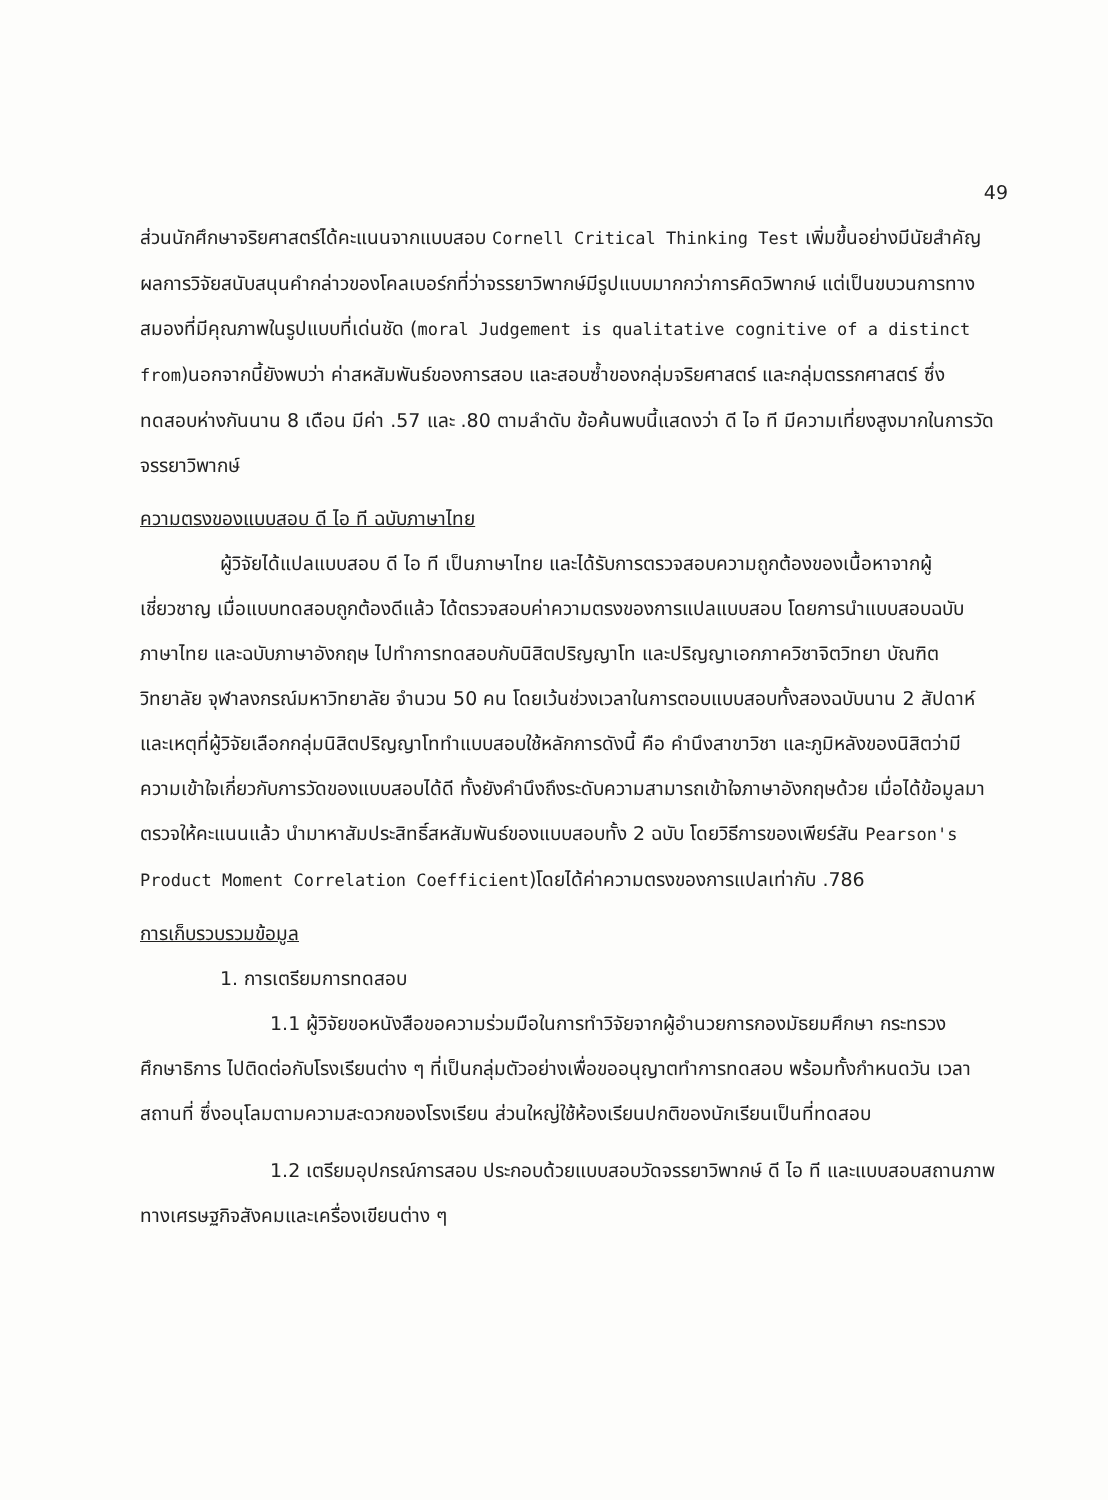49
ส่วนนักศึกษาจริยศาสตร์ได้คะแนนจากแบบสอบ Cornell Critical Thinking Test เพิ่มขึ้นอย่างมีนัยสำคัญ ผลการวิจัยสนับสนุนคำกล่าวของโคลเบอร์กที่ว่าจรรยาวิพากษ์มีรูปแบบมากกว่าการคิดวิพากษ์ แต่เป็นขบวนการทางสมองที่มีคุณภาพในรูปแบบที่เด่นชัด (moral Judgement is qualitative cognitive of a distinct from)นอกจากนี้ยังพบว่า ค่าสหสัมพันธ์ของการสอบ และสอบซ้ำของกลุ่มจริยศาสตร์ และกลุ่มตรรกศาสตร์ ซึ่งทดสอบห่างกันนาน 8 เดือน มีค่า .57 และ .80 ตามลำดับ ข้อค้นพบนี้แสดงว่า ดี ไอ ที มีความเที่ยงสูงมากในการวัดจรรยาวิพากษ์
ความตรงของแบบสอบ ดี ไอ ที ฉบับภาษาไทย
ผู้วิจัยได้แปลแบบสอบ ดี ไอ ที เป็นภาษาไทย และได้รับการตรวจสอบความถูกต้องของเนื้อหาจากผู้เชี่ยวชาญ เมื่อแบบทดสอบถูกต้องดีแล้ว ได้ตรวจสอบค่าความตรงของการแปลแบบสอบ โดยการนำแบบสอบฉบับภาษาไทย และฉบับภาษาอังกฤษ ไปทำการทดสอบกับนิสิตปริญญาโท และปริญญาเอกภาควิชาจิตวิทยา บัณฑิตวิทยาลัย จุฬาลงกรณ์มหาวิทยาลัย จำนวน 50 คน โดยเว้นช่วงเวลาในการตอบแบบสอบทั้งสองฉบับนาน 2 สัปดาห์ และเหตุที่ผู้วิจัยเลือกกลุ่มนิสิตปริญญาโททำแบบสอบใช้หลักการดังนี้ คือ คำนึงสาขาวิชา และภูมิหลังของนิสิตว่ามีความเข้าใจเกี่ยวกับการวัดของแบบสอบได้ดี ทั้งยังคำนึงถึงระดับความสามารถเข้าใจภาษาอังกฤษด้วย เมื่อได้ข้อมูลมาตรวจให้คะแนนแล้ว นำมาหาสัมประสิทธิ์สหสัมพันธ์ของแบบสอบทั้ง 2 ฉบับ โดยวิธีการของเพียร์สัน Pearson's Product Moment Correlation Coefficient)โดยได้ค่าความตรงของการแปลเท่ากับ .786
การเก็บรวบรวมข้อมูล
1. การเตรียมการทดสอบ
1.1 ผู้วิจัยขอหนังสือขอความร่วมมือในการทำวิจัยจากผู้อำนวยการกองมัธยมศึกษา กระทรวงศึกษาธิการ ไปติดต่อกับโรงเรียนต่าง ๆ ที่เป็นกลุ่มตัวอย่างเพื่อขออนุญาตทำการทดสอบ พร้อมทั้งกำหนดวัน เวลา สถานที่ ซึ่งอนุโลมตามความสะดวกของโรงเรียน ส่วนใหญ่ใช้ห้องเรียนปกติของนักเรียนเป็นที่ทดสอบ
1.2 เตรียมอุปกรณ์การสอบ ประกอบด้วยแบบสอบวัดจรรยาวิพากษ์ ดี ไอ ที และแบบสอบสถานภาพทางเศรษฐกิจสังคมและเครื่องเขียนต่าง ๆ